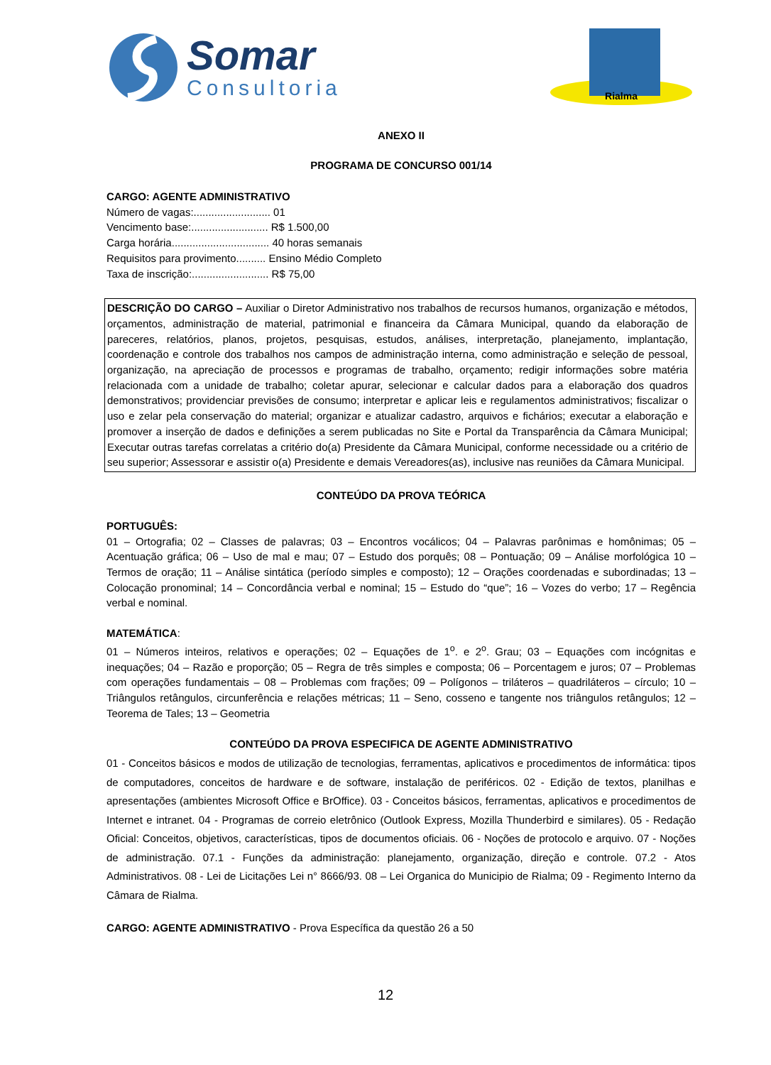Somar
Consultoria
Rialma
ANEXO II
PROGRAMA DE CONCURSO 001/14
CARGO: AGENTE ADMINISTRATIVO
Número de vagas:.......................... 01
Vencimento base:.......................... R$ 1.500,00
Carga horária................................. 40 horas semanais
Requisitos para provimento.......... Ensino Médio Completo
Taxa de inscrição:.......................... R$ 75,00
DESCRIÇÃO DO CARGO – Auxiliar o Diretor Administrativo nos trabalhos de recursos humanos, organização e métodos, orçamentos, administração de material, patrimonial e financeira da Câmara Municipal, quando da elaboração de pareceres, relatórios, planos, projetos, pesquisas, estudos, análises, interpretação, planejamento, implantação, coordenação e controle dos trabalhos nos campos de administração interna, como administração e seleção de pessoal, organização, na apreciação de processos e programas de trabalho, orçamento; redigir informações sobre matéria relacionada com a unidade de trabalho; coletar apurar, selecionar e calcular dados para a elaboração dos quadros demonstrativos; providenciar previsões de consumo; interpretar e aplicar leis e regulamentos administrativos; fiscalizar o uso e zelar pela conservação do material; organizar e atualizar cadastro, arquivos e fichários; executar a elaboração e promover a inserção de dados e definições a serem publicadas no Site e Portal da Transparência da Câmara Municipal; Executar outras tarefas correlatas a critério do(a) Presidente da Câmara Municipal, conforme necessidade ou a critério de seu superior; Assessorar e assistir o(a) Presidente e demais Vereadores(as), inclusive nas reuniões da Câmara Municipal.
CONTEÚDO DA PROVA TEÓRICA
PORTUGUÊS:
01 – Ortografia; 02 – Classes de palavras; 03 – Encontros vocálicos; 04 – Palavras parônimas e homônimas; 05 – Acentuação gráfica; 06 – Uso de mal e mau; 07 – Estudo dos porquês; 08 – Pontuação; 09 – Análise morfológica 10 – Termos de oração; 11 – Análise sintática (período simples e composto); 12 – Orações coordenadas e subordinadas; 13 – Colocação pronominal; 14 – Concordância verbal e nominal; 15 – Estudo do “que”; 16 – Vozes do verbo; 17 – Regência verbal e nominal.
MATEMÁTICA:
01 – Números inteiros, relativos e operações; 02 – Equações de 1<sup>o</sup>. e 2<sup>o</sup>. Grau; 03 – Equações com incógnitas e inequações; 04 – Razão e proporção; 05 – Regra de três simples e composta; 06 – Porcentagem e juros; 07 – Problemas com operações fundamentais – 08 – Problemas com frações; 09 – Polígonos – triláteros – quadriláteros – círculo; 10 – Triângulos retângulos, circunferência e relações métricas; 11 – Seno, cosseno e tangente nos triângulos retângulos; 12 – Teorema de Tales; 13 – Geometria
CONTEÚDO DA PROVA ESPECIFICA DE AGENTE ADMINISTRATIVO
01 - Conceitos básicos e modos de utilização de tecnologias, ferramentas, aplicativos e procedimentos de informática: tipos de computadores, conceitos de hardware e de software, instalação de periféricos. 02 - Edição de textos, planilhas e apresentações (ambientes Microsoft Office e BrOffice). 03 - Conceitos básicos, ferramentas, aplicativos e procedimentos de Internet e intranet. 04 - Programas de correio eletrônico (Outlook Express, Mozilla Thunderbird e similares). 05 - Redação Oficial: Conceitos, objetivos, características, tipos de documentos oficiais. 06 - Noções de protocolo e arquivo. 07 - Noções de administração. 07.1 - Funções da administração: planejamento, organização, direção e controle. 07.2 - Atos Administrativos. 08 - Lei de Licitações Lei n° 8666/93. 08 – Lei Organica do Municipio de Rialma; 09 - Regimento Interno da Câmara de Rialma.
CARGO: AGENTE ADMINISTRATIVO - Prova Específica da questão 26 a 50
12